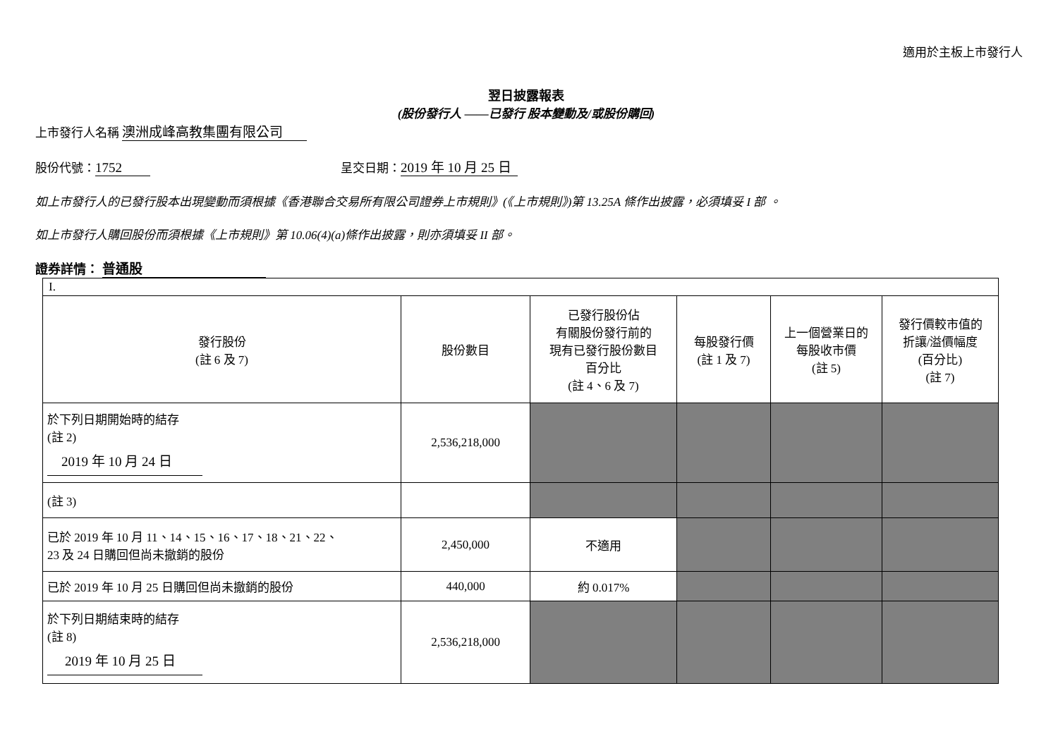適用於主板上市發行人
翌日披露報表
(股份發行人 ——已發行 股本變動及/或股份購回)
上市發行人名稱 澳洲成峰高教集團有限公司
股份代號： 1752 呈交日期： 2019 年 10 月 25 日
如上市發行人的已發行股本出現變動而須根據《香港聯合交易所有限公司證券上市規則》(《上市規則》)第 13.25A 條作出披露，必須填妥 I 部 。
如上市發行人購回股份而須根據《上市規則》第 10.06(4)(a)條作出披露，則亦須填妥 II 部。
證券詳情： 普通股
| I. | | | | | |
| 發行股份 (註 6 及 7) | 股份數目 | 已發行股份佔 有關股份發行前的 現有已發行股份數目 百分比 (註 4、6 及 7) | 每股發行價 (註 1 及 7) | 上一個營業日的 每股收市價 (註 5) | 發行價較市值的 折讓/溢價幅度 (百分比) (註 7) |
| 於下列日期開始時的結存 (註 2) 2019 年 10 月 24 日 | 2,536,218,000 | | | | |
| (註 3) | | | | | |
| 已於 2019 年 10 月 11、14、15、16、17、18、21、22、 23 及 24 日購回但尚未撤銷的股份 | 2,450,000 | 不適用 | | | |
| 已於 2019 年 10 月 25 日購回但尚未撤銷的股份 | 440,000 | 約 0.017% | | | |
| 於下列日期結束時的結存 (註 8) 2019 年 10 月 25 日 | 2,536,218,000 | | | | |